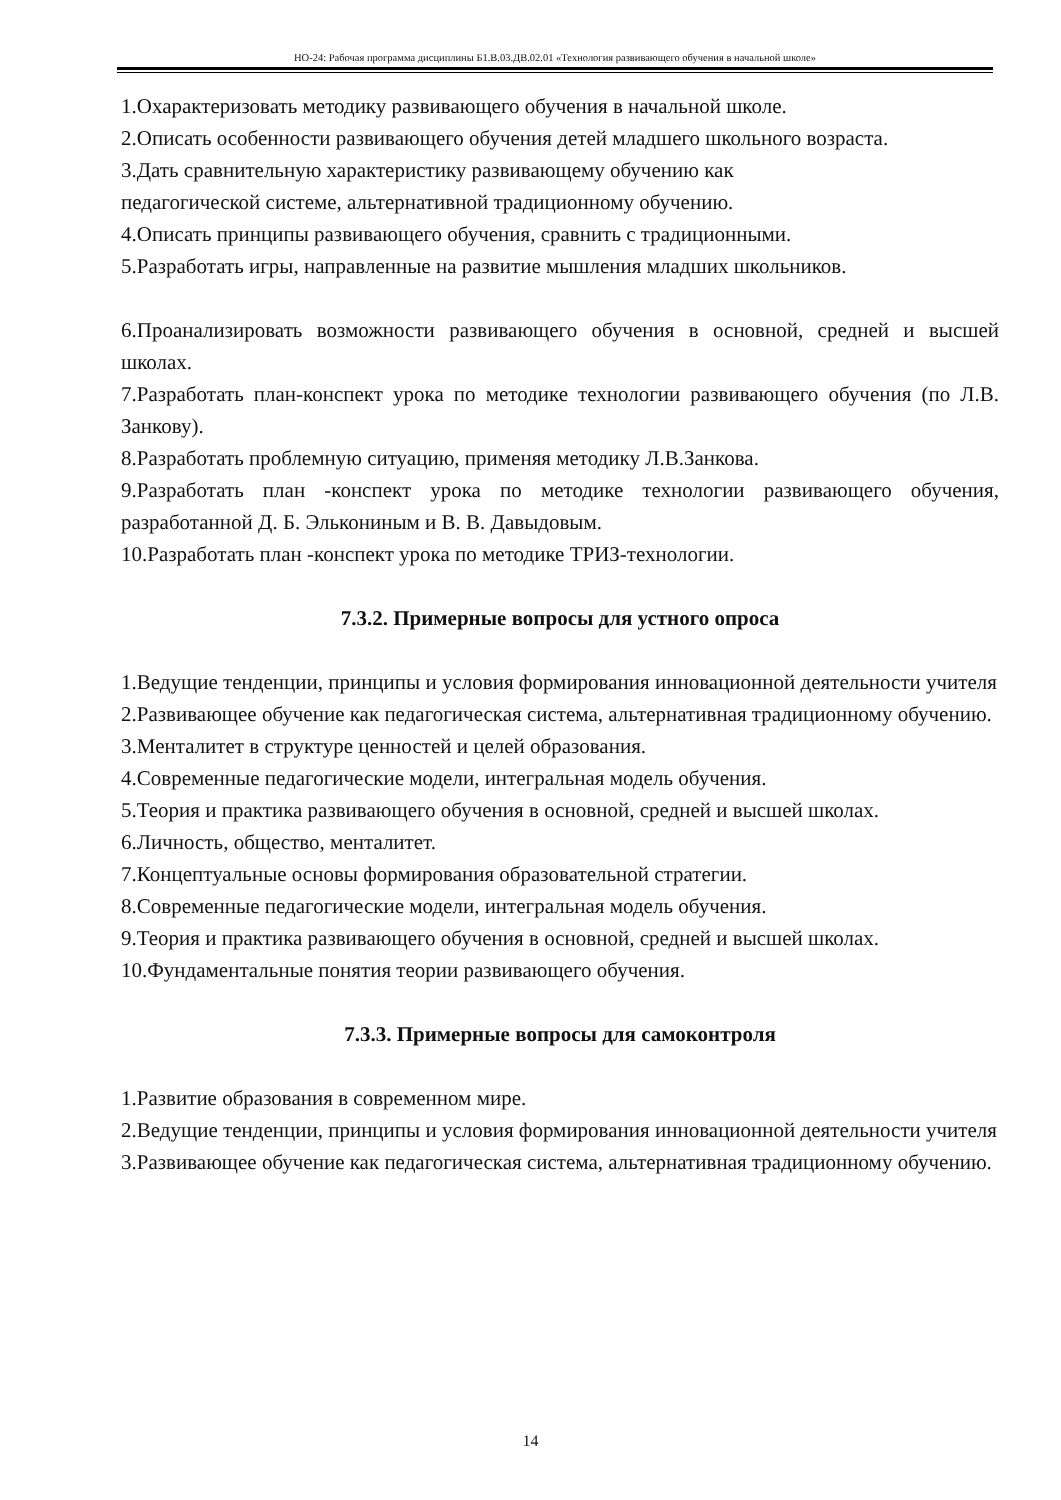НО-24: Рабочая программа дисциплины Б1.В.03.ДВ.02.01 «Технология развивающего обучения в начальной школе»
1.Охарактеризовать методику развивающего обучения в начальной школе.
2.Описать особенности развивающего обучения детей младшего школьного возраста.
3.Дать сравнительную характеристику развивающему обучению как
педагогической системе, альтернативной традиционному обучению.
4.Описать принципы развивающего обучения, сравнить с традиционными.
5.Разработать игры, направленные на развитие мышления младших школьников.
6.Проанализировать возможности развивающего обучения в основной, средней и высшей школах.
7.Разработать план-конспект урока по методике технологии развивающего обучения (по Л.В. Занкову).
8.Разработать проблемную ситуацию, применяя методику Л.В.Занкова.
9.Разработать план -конспект урока по методике технологии развивающего обучения, разработанной Д. Б. Элькониным и В. В. Давыдовым.
10.Разработать план -конспект урока по методике ТРИЗ-технологии.
7.3.2. Примерные вопросы для устного опроса
1.Ведущие тенденции, принципы и условия формирования инновационной деятельности учителя
2.Развивающее обучение как педагогическая система, альтернативная традиционному обучению.
3.Менталитет в структуре ценностей и целей образования.
4.Современные педагогические модели, интегральная модель обучения.
5.Теория и практика развивающего обучения в основной, средней и высшей школах.
6.Личность, общество, менталитет.
7.Концептуальные основы формирования образовательной стратегии.
8.Современные педагогические модели, интегральная модель обучения.
9.Теория и практика развивающего обучения в основной, средней и высшей школах.
10.Фундаментальные понятия теории развивающего обучения.
7.3.3. Примерные вопросы для самоконтроля
1.Развитие образования в современном мире.
2.Ведущие тенденции, принципы и условия формирования инновационной деятельности учителя
3.Развивающее обучение как педагогическая система, альтернативная традиционному обучению.
14